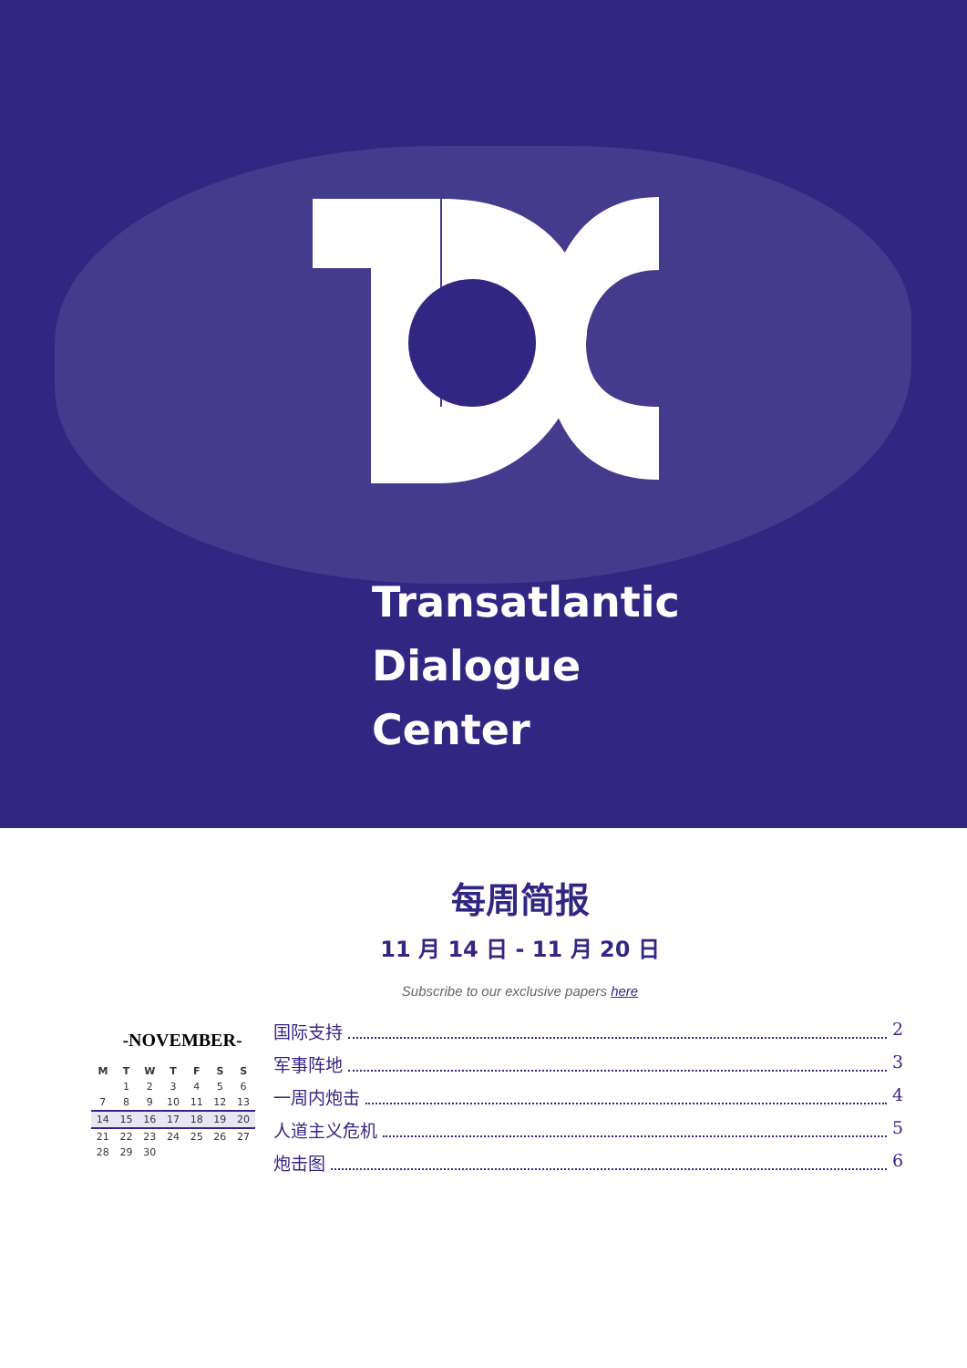Transatlantic
Dialogue
Center
每周简报
11 月 14 日 - 11 月 20 日
Subscribe to our exclusive papers here
-NOVEMBER-
| M | T | W | T | F | S | S |
| --- | --- | --- | --- | --- | --- | --- |
| | 1 | 2 | 3 | 4 | 5 | 6 |
| 7 | 8 | 9 | 10 | 11 | 12 | 13 |
| 14 | 15 | 16 | 17 | 18 | 19 | 20 |
| 21 | 22 | 23 | 24 | 25 | 26 | 27 |
| 28 | 29 | 30 | | | | |
国际支持 2
军事阵地 3
一周内炮击 4
人道主义危机 5
炮击图 6